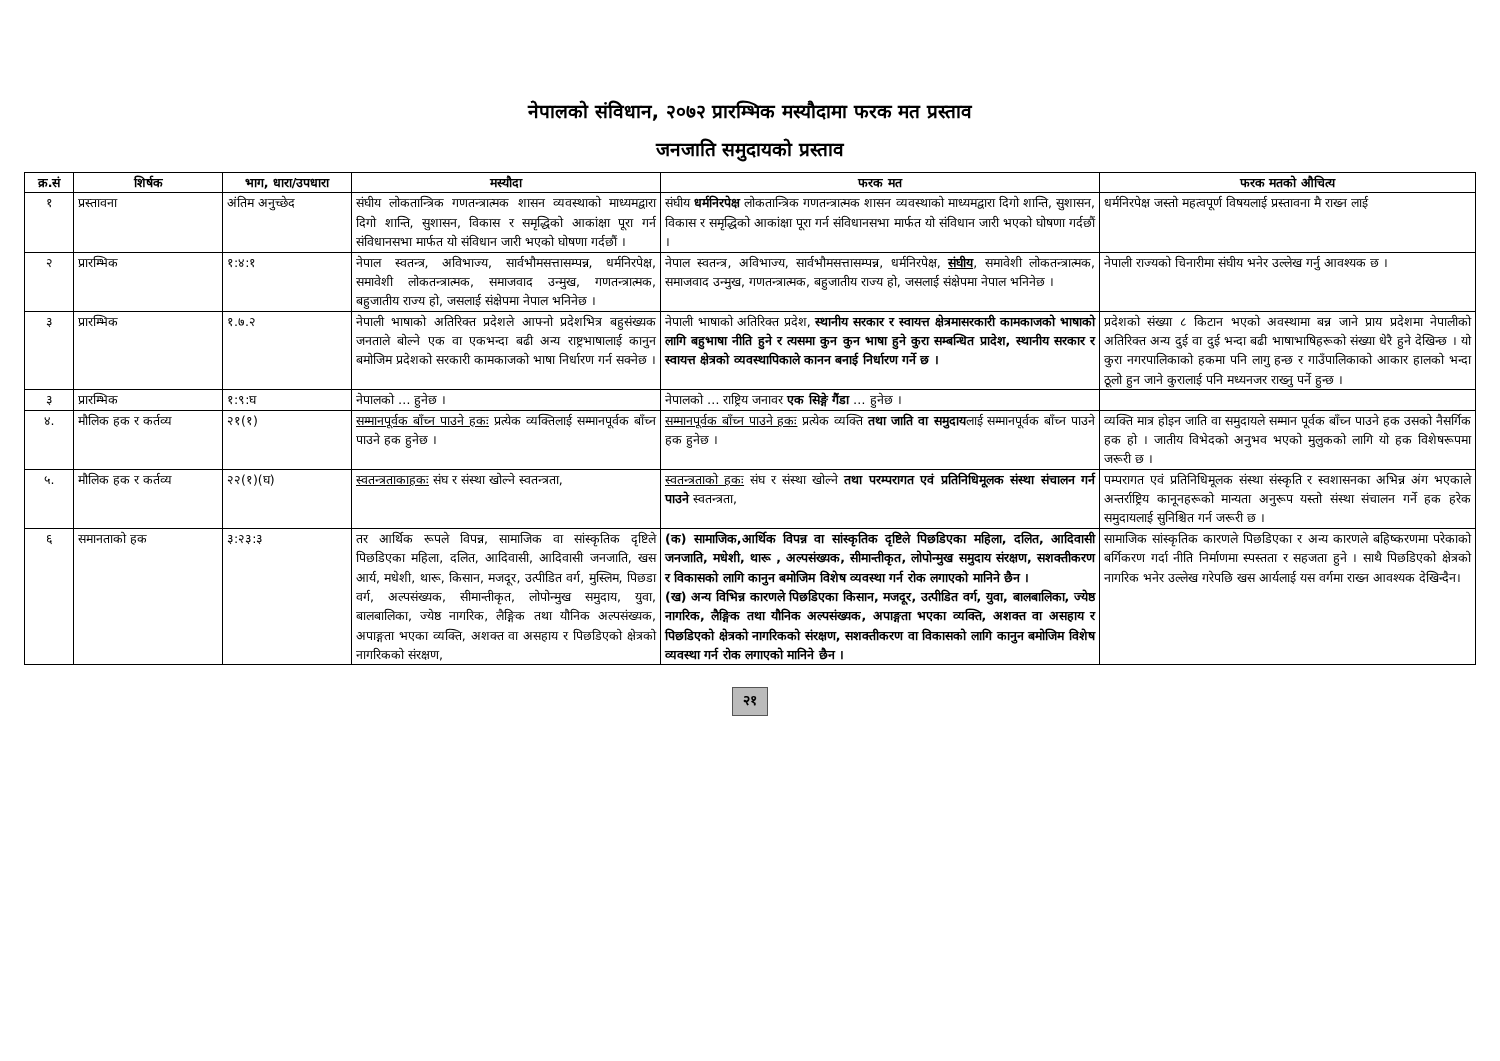नेपालको संविधान, २०७२ प्रारम्भिक मस्यौदामा फरक मत प्रस्ताव
जनजाति समुदायको प्रस्ताव
| क्र.सं | शिर्षक | भाग, धारा/उपधारा | मस्यौदा | फरक मत | फरक मतको औचित्य |
| --- | --- | --- | --- | --- | --- |
| १ | प्रस्तावना | अंतिम अनुच्छेद | संघीय लोकतान्त्रिक गणतन्त्रात्मक शासन व्यवस्थाको माध्यमद्वारा दिगो शान्ति, सुशासन, विकास र समृद्धिको आकांक्षा पूरा गर्न संविधानसभा मार्फत यो संविधान जारी भएको घोषणा गर्दछौं । | संघीय धर्मनिरपेक्ष लोकतान्त्रिक गणतन्त्रात्मक शासन व्यवस्थाको माध्यमद्वारा दिगो शान्ति, सुशासन, विकास र समृद्धिको आकांक्षा पूरा गर्न संविधानसभा मार्फत यो संविधान जारी भएको घोषणा गर्दछौं । | धर्मनिरपेक्ष जस्तो महत्वपूर्ण विषयलाई प्रस्तावना मै राख्न लाई |
| २ | प्रारम्भिक | १:४:१ | नेपाल स्वतन्त्र, अविभाज्य, सार्वभौमसत्तासम्पन्न, धर्मनिरपेक्ष, समावेशी लोकतन्त्रात्मक, समाजवाद उन्मुख, गणतन्त्रात्मक, बहुजातीय राज्य हो, जसलाई संक्षेपमा नेपाल भनिनेछ । | नेपाल स्वतन्त्र, अविभाज्य, सार्वभौमसत्तासम्पन्न, धर्मनिरपेक्ष, संघीय , समावेशी लोकतन्त्रात्मक, समाजवाद उन्मुख, गणतन्त्रात्मक, बहुजातीय राज्य हो, जसलाई संक्षेपमा नेपाल भनिनेछ । | नेपाली राज्यको चिनारीमा संघीय भनेर उल्लेख गर्नु आवश्यक छ । |
| ३ | प्रारम्भिक | १.७.२ | नेपाली भाषाको अतिरिक्त प्रदेशले आफ्नो प्रदेशभित्र बहुसंख्यक जनताले बोल्ने एक वा एकभन्दा बढी अन्य राष्ट्रभाषालाई कानुन बमोजिम प्रदेशको सरकारी कामकाजको भाषा निर्धारण गर्न सक्नेछ । | नेपाली भाषाको अतिरिक्त प्रदेश, स्थानीय सरकार र स्वायत्त क्षेत्रमासरकारी कामकाजको भाषाको लागि बहुभाषा नीति हुने र त्यसमा कुन कुन भाषा हुने कुरा सम्बन्धित प्रादेश, स्थानीय सरकार र स्वायत्त क्षेत्रको व्यवस्थापिकाले कानन बनाई निर्धारण गर्ने छ । | प्रदेशको संख्या ८ किटान भएको अवस्थामा बन्न जाने प्राय प्रदेशमा नेपालीको अतिरिक्त अन्य दुई वा दुई भन्दा बढी भाषाभाषिहरूको संख्या धेरै हुने देखिन्छ । यो कुरा नगरपालिकाको हकमा पनि लागु हन्छ र गाउँपालिकाको आकार हालको भन्दा ठूलो हुन जाने कुरालाई पनि मध्यनजर राख्नु पर्ने हुन्छ । |
| ३ | प्रारम्भिक | १:९:घ | नेपालको … हुनेछ । | नेपालको … राष्ट्रिय जनावर एक सिङ्गे गैंडा … हुनेछ । | |
| ४. | मौलिक हक र कर्तव्य | २१(१) | सम्मानपूर्वक बाँच्न पाउने हक ः प्रत्येक व्यक्तिलाई सम्मानपूर्वक बाँच्न पाउने हक हुनेछ । | सम्मानपूर्वक बाँच्न पाउने हक ः प्रत्येक व्यक्ति तथा जाति वा समुदाय लाई सम्मानपूर्वक बाँच्न पाउने हक हुनेछ । | व्यक्ति मात्र होइन जाति वा समुदायले सम्मान पूर्वक बाँच्न पाउने हक उसको नैसर्गिक हक हो । जातीय विभेदको अनुभव भएको मुलुकको लागि यो हक विशेषरूपमा जरूरी छ । |
| ५. | मौलिक हक र कर्तव्य | २२(१)(घ) | स्वतन्त्रताकाहक ः संघ र संस्था खोल्ने स्वतन्त्रता, | स्वतन्त्रताको हक ः संघ र संस्था खोल्ने तथा परम्परागत एवं प्रतिनिधिमूलक संस्था संचालन गर्न पाउने स्वतन्त्रता, | पम्परागत एवं प्रतिनिधिमूलक संस्था संस्कृति र स्वशासनका अभिन्न अंग भएकाले अन्तर्राष्ट्रिय कानूनहरूको मान्यता अनुरूप यस्तो संस्था संचालन गर्ने हक हरेक समुदायलाई सुनिश्चित गर्न जरूरी छ । |
| ६ | समानताको हक | ३:२३:३ | तर आर्थिक रूपले विपन्न, सामाजिक वा सांस्कृतिक दृष्टिले पिछडिएका महिला, दलित, आदिवासी, आदिवासी जनजाति, खस आर्य, मधेशी, थारू, किसान, मजदूर, उत्पीडित वर्ग, मुस्लिम, पिछडा वर्ग, अल्पसंख्यक, सीमान्तीकृत, लोपोन्मुख समुदाय, युवा, बालबालिका, ज्येष्ठ नागरिक, लैङ्गिक तथा यौनिक अल्पसंख्यक, अपाङ्गता भएका व्यक्ति, अशक्त वा असहाय र पिछडिएको क्षेत्रको नागरिकको संरक्षण, | (क) सामाजिक,आर्थिक विपन्न वा सांस्कृतिक दृष्टिले पिछडिएका महिला, दलित, आदिवासी जनजाति, मधेशी, थारू , अल्पसंख्यक, सीमान्तीकृत, लोपोन्मुख समुदाय संरक्षण, सशक्तीकरण र विकासको लागि कानुन बमोजिम विशेष व्यवस्था गर्न रोक लगाएको मानिने छैन । (ख) अन्य विभिन्न कारणले पिछडिएका किसान, मजदूर, उत्पीडित वर्ग, युवा, बालबालिका, ज्येष्ठ नागरिक, लैङ्गिक तथा यौनिक अल्पसंख्यक, अपाङ्गता भएका व्यक्ति, अशक्त वा असहाय र पिछडिएको क्षेत्रको नागरिकको संरक्षण, सशक्तीकरण वा विकासको लागि कानुन बमोजिम विशेष व्यवस्था गर्न रोक लगाएको मानिने छैन । | सामाजिक सांस्कृतिक कारणले पिछडिएका र अन्य कारणले बहिष्करणमा परेकाको बर्गिकरण गर्दा नीति निर्माणमा स्पस्तता र सहजता हुने । साथै पिछडिएको क्षेत्रको नागरिक भनेर उल्लेख गरेपछि खस आर्यलाई यस वर्गमा राख्न आवश्यक देखिन्दैन। |
२१